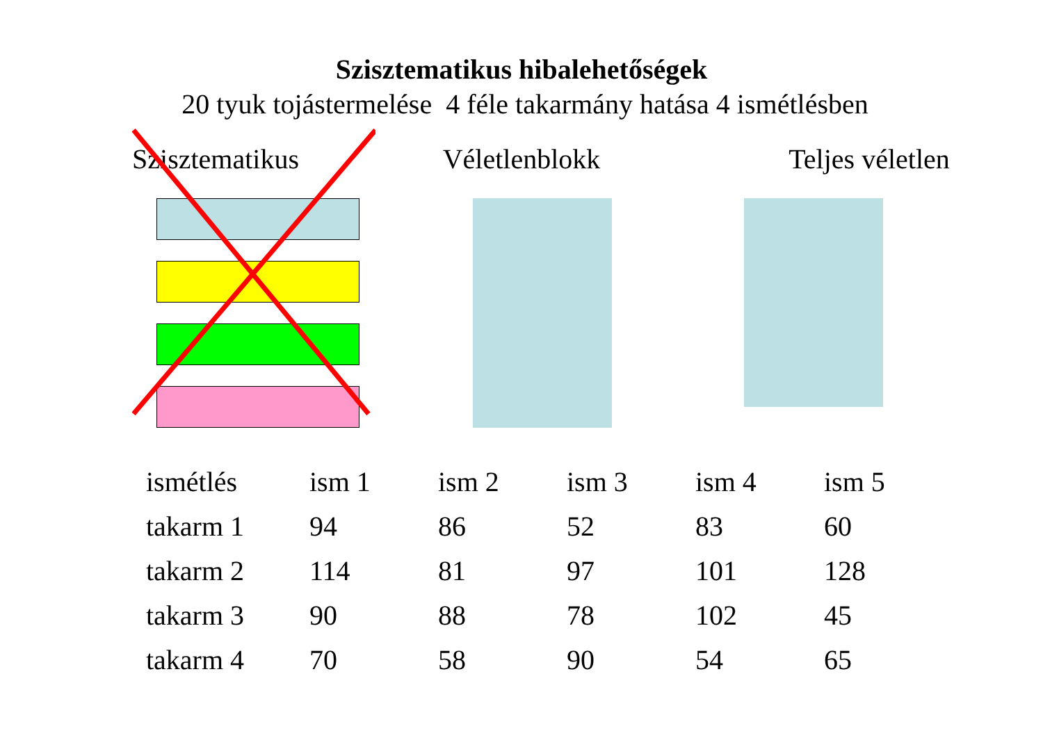Szisztematikus hibalehetőségek
20 tyuk tojástermelése 4 féle takarmány hatása 4 ismétlésben
Szisztematikus Véletlenblokk Teljes véletlen
| ismétlés | ism 1 | ism 2 | ism 3 | ism 4 | ism 5 |
| --- | --- | --- | --- | --- | --- |
| takarm 1 | 94 | 86 | 52 | 83 | 60 |
| takarm 2 | 114 | 81 | 97 | 101 | 128 |
| takarm 3 | 90 | 88 | 78 | 102 | 45 |
| takarm 4 | 70 | 58 | 90 | 54 | 65 |